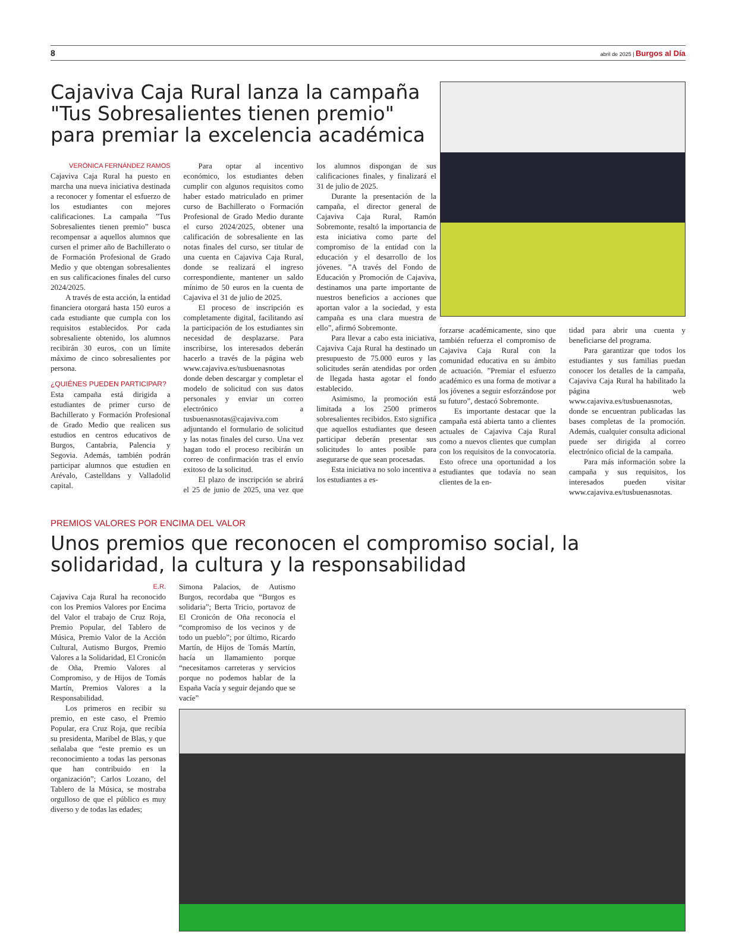8 abril de 2025 | Burgos al Día
Cajaviva Caja Rural lanza la campaña "Tus Sobresalientes tienen premio" para premiar la excelencia académica
VERÓNICA FERNÁNDEZ RAMOS
Cajaviva Caja Rural ha puesto en marcha una nueva iniciativa destinada a reconocer y fomentar el esfuerzo de los estudiantes con mejores calificaciones. La campaña ”Tus Sobresalientes tienen premio” busca recompensar a aquellos alumnos que cursen el primer año de Bachillerato o de Formación Profesional de Grado Medio y que obtengan sobresalientes en sus calificaciones finales del curso 2024/2025.
A través de esta acción, la entidad financiera otorgará hasta 150 euros a cada estudiante que cumpla con los requisitos establecidos. Por cada sobresaliente obtenido, los alumnos recibirán 30 euros, con un límite máximo de cinco sobresalientes por persona.
¿QUIÉNES PUEDEN PARTICIPAR?
Esta campaña está dirigida a estudiantes de primer curso de Bachillerato y Formación Profesional de Grado Medio que realicen sus estudios en centros educativos de Burgos, Cantabria, Palencia y Segovia. Además, también podrán participar alumnos que estudien en Arévalo, Castelldans y Valladolid capital.
Para optar al incentivo económico, los estudiantes deben cumplir con algunos requisitos como haber estado matriculado en primer curso de Bachillerato o Formación Profesional de Grado Medio durante el curso 2024/2025, obtener una calificación de sobresaliente en las notas finales del curso, ser titular de una cuenta en Cajaviva Caja Rural, donde se realizará el ingreso correspondiente, mantener un saldo mínimo de 50 euros en la cuenta de Cajaviva el 31 de julio de 2025.
El proceso de inscripción es completamente digital, facilitando así la participación de los estudiantes sin necesidad de desplazarse. Para inscribirse, los interesados deberán hacerlo a través de la página web www.cajaviva.es/tusbuenasnotas donde deben descargar y completar el modelo de solicitud con sus datos personales y enviar un correo electrónico a tusbuenasnotas@cajaviva.com adjuntando el formulario de solicitud y las notas finales del curso. Una vez hagan todo el proceso recibirán un correo de confirmación tras el envío exitoso de la solicitud.
El plazo de inscripción se abrirá el 25 de junio de 2025, una vez que los alumnos dispongan de sus calificaciones finales, y finalizará el 31 de julio de 2025.
Durante la presentación de la campaña, el director general de Cajaviva Caja Rural, Ramón Sobremonte, resaltó la importancia de esta iniciativa como parte del compromiso de la entidad con la educación y el desarrollo de los jóvenes. ”A través del Fondo de Educación y Promoción de Cajaviva, destinamos una parte importante de nuestros beneficios a acciones que aportan valor a la sociedad, y esta campaña es una clara muestra de ello”, afirmó Sobremonte.
Para llevar a cabo esta iniciativa, Cajaviva Caja Rural ha destinado un presupuesto de 75.000 euros y las solicitudes serán atendidas por orden de llegada hasta agotar el fondo establecido.
Asimismo, la promoción está limitada a los 2500 primeros sobresalientes recibidos. Esto significa que aquellos estudiantes que deseen participar deberán presentar sus solicitudes lo antes posible para asegurarse de que sean procesadas.
Esta iniciativa no solo incentiva a los estudiantes a es-
forzarse académicamente, sino que también refuerza el compromiso de Cajaviva Caja Rural con la comunidad educativa en su ámbito de actuación. ”Premiar el esfuerzo académico es una forma de motivar a los jóvenes a seguir esforzándose por su futuro”, destacó Sobremonte.
Es importante destacar que la campaña está abierta tanto a clientes actuales de Cajaviva Caja Rural como a nuevos clientes que cumplan con los requisitos de la convocatoria. Esto ofrece una oportunidad a los estudiantes que todavía no sean clientes de la en-
tidad para abrir una cuenta y beneficiarse del programa.
Para garantizar que todos los estudiantes y sus familias puedan conocer los detalles de la campaña, Cajaviva Caja Rural ha habilitado la página web www.cajaviva.es/tusbuenasnotas, donde se encuentran publicadas las bases completas de la promoción. Además, cualquier consulta adicional puede ser dirigida al correo electrónico oficial de la campaña.
Para más información sobre la campaña y sus requisitos, los interesados pueden visitar www.cajaviva.es/tusbuenasnotas.
PREMIOS VALORES POR ENCIMA DEL VALOR
Unos premios que reconocen el compromiso social, la solidaridad, la cultura y la responsabilidad
E.R.
Cajaviva Caja Rural ha reconocido con los Premios Valores por Encima del Valor el trabajo de Cruz Roja, Premio Popular, del Tablero de Música, Premio Valor de la Acción Cultural, Autismo Burgos, Premio Valores a la Solidaridad, El Cronicón de Oña, Premio Valores al Compromiso, y de Hijos de Tomás Martín, Premios Valores a la Responsabilidad.
Los primeros en recibir su premio, en este caso, el Premio Popular, era Cruz Roja, que recibía su presidenta, Maribel de Blas, y que señalaba que “este premio es un reconocimiento a todas las personas que han contribuido en la organización”; Carlos Lozano, del Tablero de la Música, se mostraba orgulloso de que el público es muy diverso y de todas las edades;
Simona Palacios, de Autismo Burgos, recordaba que “Burgos es solidaria”; Berta Tricio, portavoz de El Cronicón de Oña reconocía el “compromiso de los vecinos y de todo un pueblo”; por último, Ricardo Martín, de Hijos de Tomás Martín, hacía un llamamiento porque “necesitamos carreteras y servicios porque no podemos hablar de la España Vacía y seguir dejando que se vacíe”